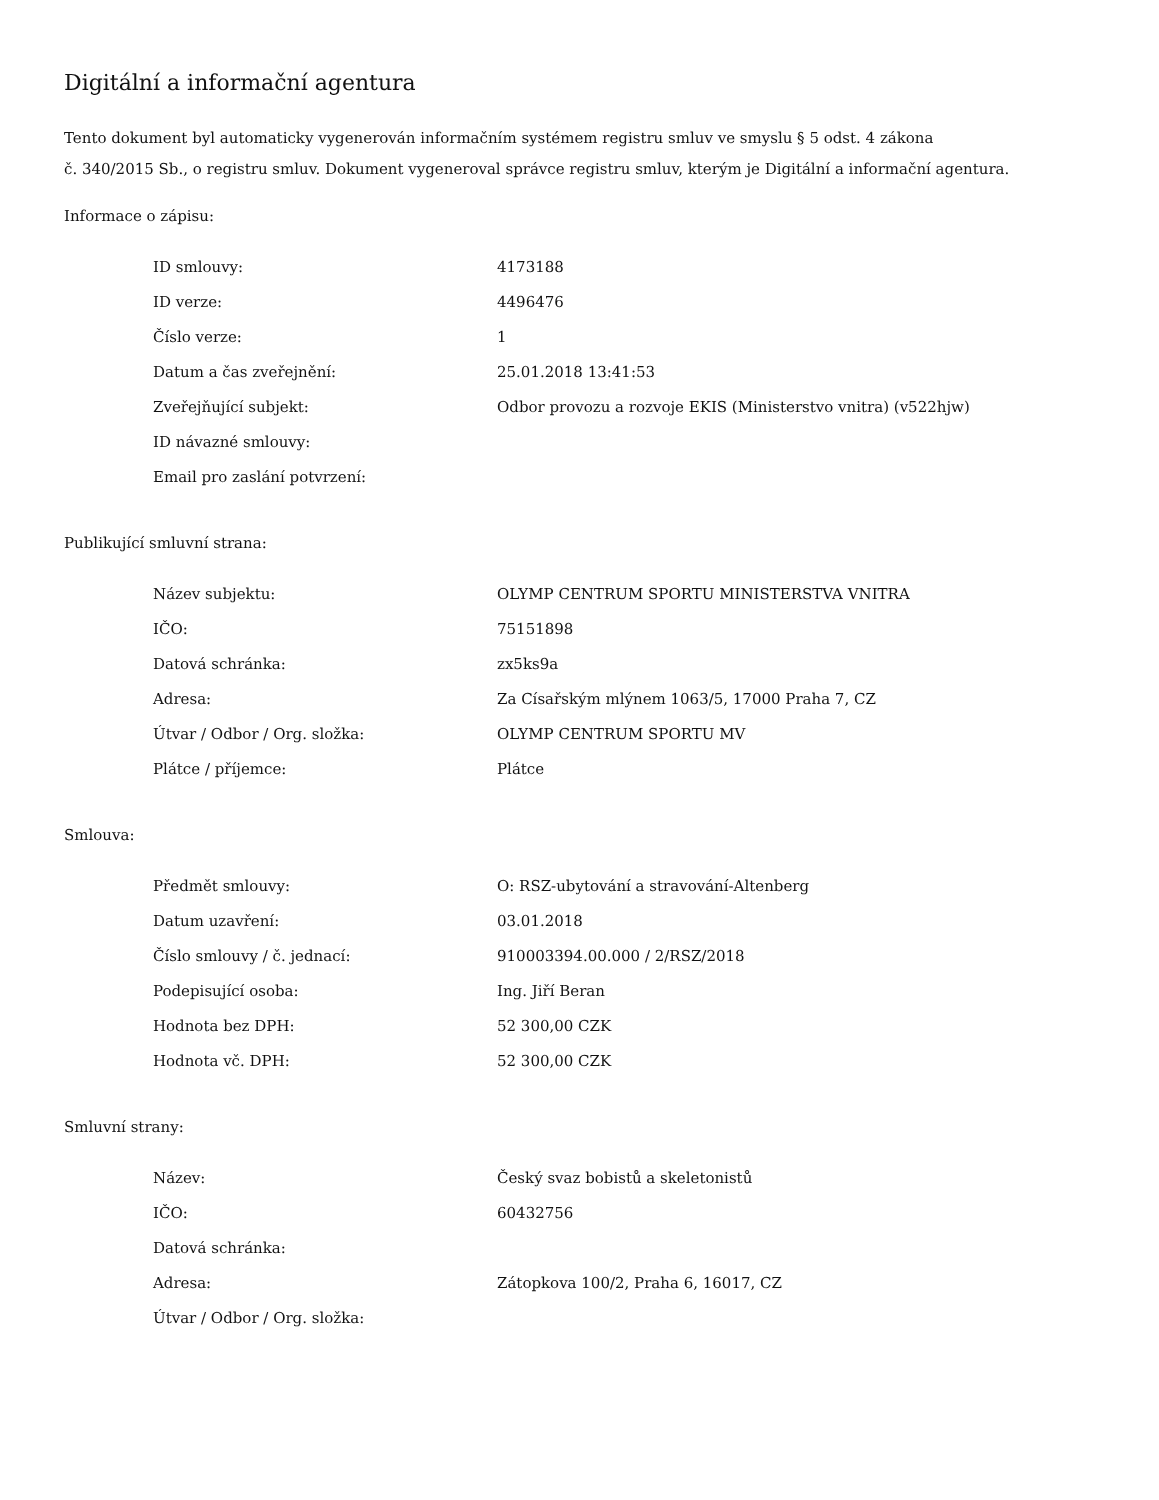Digitální a informační agentura
Tento dokument byl automaticky vygenerován informačním systémem registru smluv ve smyslu § 5 odst. 4 zákona
č. 340/2015 Sb., o registru smluv. Dokument vygeneroval správce registru smluv, kterým je Digitální a informační agentura.
Informace o zápisu:
| ID smlouvy: | 4173188 |
| ID verze: | 4496476 |
| Číslo verze: | 1 |
| Datum a čas zveřejnění: | 25.01.2018 13:41:53 |
| Zveřejňující subjekt: | Odbor provozu a rozvoje EKIS (Ministerstvo vnitra) (v522hjw) |
| ID návazné smlouvy: | |
| Email pro zaslání potvrzení: | |
Publikující smluvní strana:
| Název subjektu: | OLYMP CENTRUM SPORTU MINISTERSTVA VNITRA |
| IČO: | 75151898 |
| Datová schránka: | zx5ks9a |
| Adresa: | Za Císařským mlýnem 1063/5, 17000 Praha 7, CZ |
| Útvar / Odbor / Org. složka: | OLYMP CENTRUM SPORTU MV |
| Plátce / příjemce: | Plátce |
Smlouva:
| Předmět smlouvy: | O: RSZ-ubytování a stravování-Altenberg |
| Datum uzavření: | 03.01.2018 |
| Číslo smlouvy / č. jednací: | 910003394.00.000 / 2/RSZ/2018 |
| Podepisující osoba: | Ing. Jiří Beran |
| Hodnota bez DPH: | 52 300,00 CZK |
| Hodnota vč. DPH: | 52 300,00 CZK |
Smluvní strany:
| Název: | Český svaz bobistů a skeletonistů |
| IČO: | 60432756 |
| Datová schránka: | |
| Adresa: | Zátopkova 100/2, Praha 6, 16017, CZ |
| Útvar / Odbor / Org. složka: | |